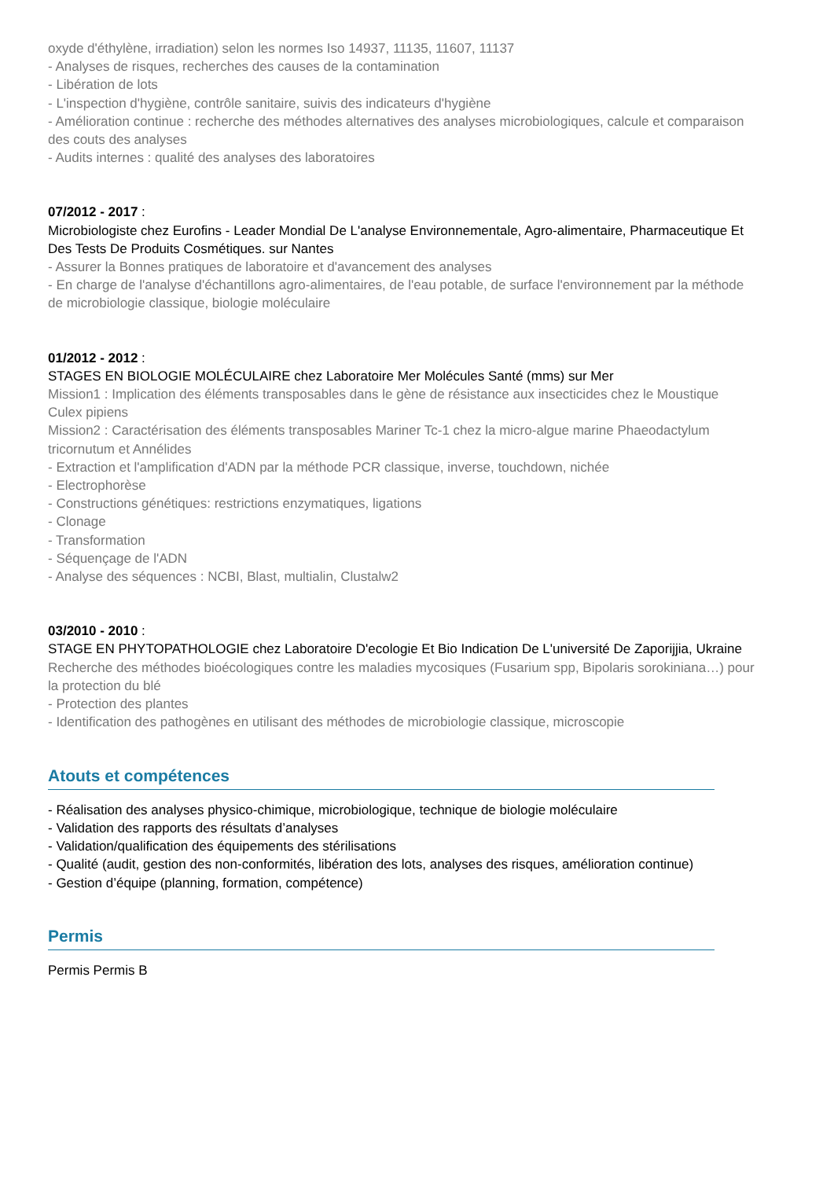oxyde d'éthylène, irradiation) selon les normes Iso 14937, 11135, 11607, 11137
- Analyses de risques, recherches des causes de la contamination
- Libération de lots
- L'inspection d'hygiène, contrôle sanitaire, suivis des indicateurs d'hygiène
- Amélioration continue : recherche des méthodes alternatives des analyses microbiologiques, calcule et comparaison des couts des analyses
- Audits internes : qualité des analyses des laboratoires
07/2012 - 2017 :
Microbiologiste chez Eurofins - Leader Mondial De L'analyse Environnementale, Agro-alimentaire, Pharmaceutique Et Des Tests De Produits Cosmétiques. sur Nantes
- Assurer la Bonnes pratiques de laboratoire et d'avancement des analyses
- En charge de l'analyse d'échantillons agro-alimentaires, de l'eau potable, de surface l'environnement par la méthode de microbiologie classique, biologie moléculaire
01/2012 - 2012 :
STAGES EN BIOLOGIE MOLÉCULAIRE chez Laboratoire Mer Molécules Santé (mms) sur Mer
Mission1 : Implication des éléments transposables dans le gène de résistance aux insecticides chez le Moustique Culex pipiens
Mission2 : Caractérisation des éléments transposables Mariner Tc-1 chez la micro-algue marine Phaeodactylum tricornutum et Annélides
- Extraction et l'amplification d'ADN par la méthode PCR classique, inverse, touchdown, nichée
- Electrophorèse
- Constructions génétiques: restrictions enzymatiques, ligations
- Clonage
- Transformation
- Séquençage de l'ADN
- Analyse des séquences : NCBI, Blast, multialin, Clustalw2
03/2010 - 2010 :
STAGE EN PHYTOPATHOLOGIE chez Laboratoire D'ecologie Et Bio Indication De L'université De Zaporijjia, Ukraine
Recherche des méthodes bioécologiques contre les maladies mycosiques (Fusarium spp, Bipolaris sorokiniana…) pour la protection du blé
- Protection des plantes
- Identification des pathogènes en utilisant des méthodes de microbiologie classique, microscopie
Atouts et compétences
- Réalisation des analyses physico-chimique, microbiologique, technique de biologie moléculaire
- Validation des rapports des résultats d’analyses
- Validation/qualification des équipements des stérilisations
- Qualité (audit, gestion des non-conformités, libération des lots, analyses des risques, amélioration continue)
- Gestion d’équipe (planning, formation, compétence)
Permis
Permis Permis B